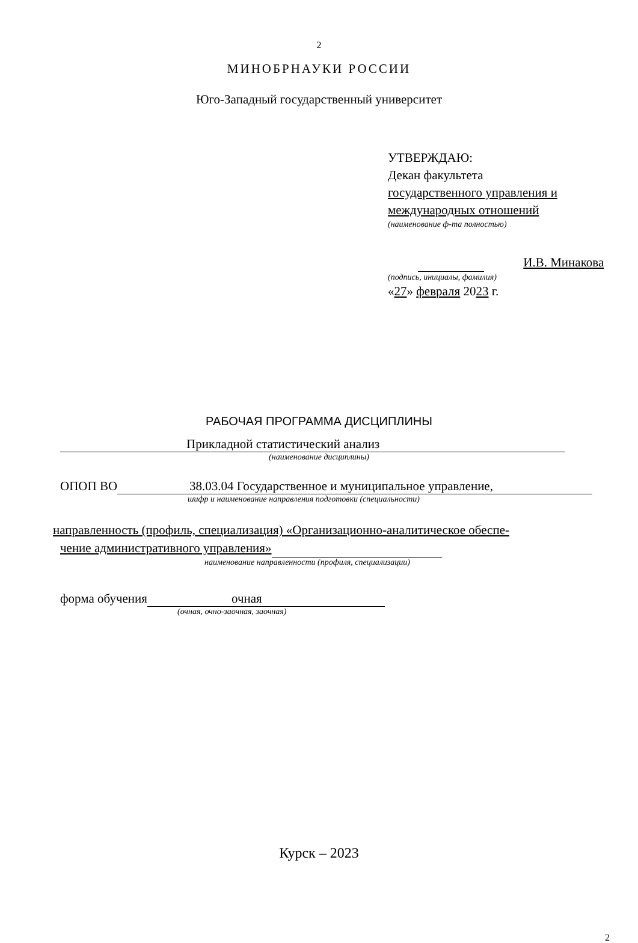2
МИНОБРНАУКИ РОССИИ
Юго-Западный государственный университет
УТВЕРЖДАЮ:
Декан факультета
государственного управления и
международных отношений
(наименование ф-та полностью)
И.В. Минакова
(подпись, инициалы, фамилия)
«27» февраля 2023 г.
РАБОЧАЯ ПРОГРАММА ДИСЦИПЛИНЫ
Прикладной статистический анализ
(наименование дисциплины)
ОПОП ВО 38.03.04 Государственное и муниципальное управление,
шифр и наименование направления подготовки (специальности)
направленность (профиль, специализация) «Организационно-аналитическое обеспе-
чение административного управления»
наименование направленности (профиля, специализации)
форма обучения очная
(очная, очно-заочная, заочная)
Курск – 2023
2